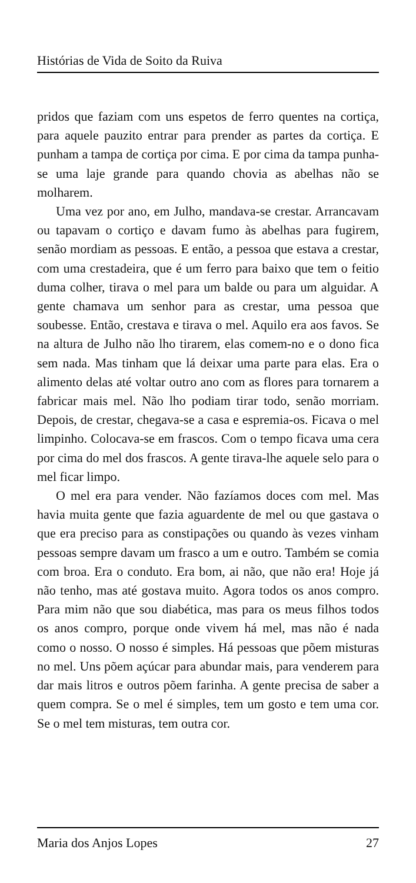Histórias de Vida de Soito da Ruiva
pridos que faziam com uns espetos de ferro quentes na cortiça, para aquele pauzito entrar para prender as partes da cortiça. E punham a tampa de cortiça por cima. E por cima da tampa punha-se uma laje grande para quando chovia as abelhas não se molharem.
Uma vez por ano, em Julho, mandava-se crestar. Arrancavam ou tapavam o cortiço e davam fumo às abelhas para fugirem, senão mordiam as pessoas. E então, a pessoa que estava a crestar, com uma crestadeira, que é um ferro para baixo que tem o feitio duma colher, tirava o mel para um balde ou para um alguidar. A gente chamava um senhor para as crestar, uma pessoa que soubesse. Então, crestava e tirava o mel. Aquilo era aos favos. Se na altura de Julho não lho tirarem, elas comem-no e o dono fica sem nada. Mas tinham que lá deixar uma parte para elas. Era o alimento delas até voltar outro ano com as flores para tornarem a fabricar mais mel. Não lho podiam tirar todo, senão morriam. Depois, de crestar, chegava-se a casa e espremia-os. Ficava o mel limpinho. Colocava-se em frascos. Com o tempo ficava uma cera por cima do mel dos frascos. A gente tirava-lhe aquele selo para o mel ficar limpo.
O mel era para vender. Não fazíamos doces com mel. Mas havia muita gente que fazia aguardente de mel ou que gastava o que era preciso para as constipações ou quando às vezes vinham pessoas sempre davam um frasco a um e outro. Também se comia com broa. Era o conduto. Era bom, ai não, que não era! Hoje já não tenho, mas até gostava muito. Agora todos os anos compro. Para mim não que sou diabética, mas para os meus filhos todos os anos compro, porque onde vivem há mel, mas não é nada como o nosso. O nosso é simples. Há pessoas que põem misturas no mel. Uns põem açúcar para abundar mais, para venderem para dar mais litros e outros põem farinha. A gente precisa de saber a quem compra. Se o mel é simples, tem um gosto e tem uma cor. Se o mel tem misturas, tem outra cor.
Maria dos Anjos Lopes 27